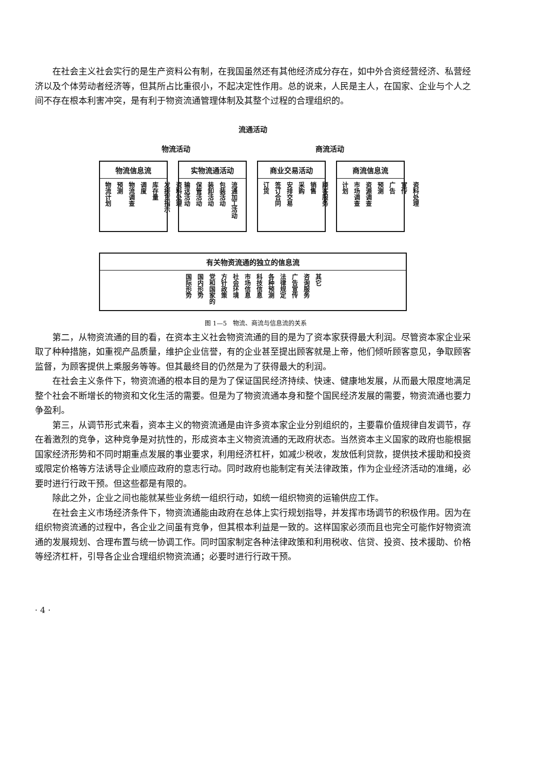在社会主义社会实行的是生产资料公有制，在我国虽然还有其他经济成分存在，如中外合资经营经济、私营经济以及个体劳动者经济等，但其所占比重很小，不起决定性作用。总的说来，人民是主人，在国家、企业与个人之间不存在根本利害冲突，是有利于物资流通管理体制及其整个过程的合理组织的。
流通活动
物流活动 商流活动
物流信息流
物流计划 预测 物流调查 调度 库存量 发接货指示 资料处理
实物流通活动
输送活动 保管活动 装卸活动 包装活动 流通加工活动
商业交易活动
订货 签订合同 安排交易 采购 销售 顾客服务
商流信息流
计划 市场调查 资源调查 预测 广告 宣传 资料处理
有关物资流通的独立的信息流
国际形势 国内形势 党和国家的 方针政策 社会环境 市场信息 科技信息 各种预测 法律规定 广告宣传 咨询服务 其它
图 1—5　物流、商流与信息流的关系
第二，从物资流通的目的看，在资本主义社会物资流通的目的是为了资本家获得最大利润。尽管资本家企业采取了种种措施，如重视产品质量，维护企业信誉，有的企业甚至提出顾客就是上帝，他们倾听顾客意见，争取顾客监督，为顾客提供上乘服务等等。但其最终目的仍然是为了获得最大的利润。
在社会主义条件下，物资流通的根本目的是为了保证国民经济持续、快速、健康地发展，从而最大限度地满足整个社会不断增长的物资和文化生活的需要。但是为了物资流通本身和整个国民经济发展的需要，物资流通也要力争盈利。
第三，从调节形式来看，资本主义的物资流通是由许多资本家企业分别组织的，主要靠价值规律自发调节，存在着激烈的竞争，这种竞争是对抗性的，形成资本主义物资流通的无政府状态。当然资本主义国家的政府也能根据国家经济形势和不同时期重点发展的事业要求，利用经济杠杆，如减少税收，发放低利贷款，提供技术援助和投资或限定价格等方法诱导企业顺应政府的意志行动。同时政府也能制定有关法律政策，作为企业经济活动的准绳，必要时进行行政干预。但这些都是有限的。
除此之外，企业之间也能就某些业务统一组织行动，如统一组织物资的运输供应工作。
在社会主义市场经济条件下，物资流通能由政府在总体上实行规划指导，并发挥市场调节的积极作用。因为在组织物资流通的过程中，各企业之间虽有竞争，但其根本利益是一致的。这样国家必须而且也完全可能作好物资流通的发展规划、合理布置与统一协调工作。同时国家制定各种法律政策和利用税收、信贷、投资、技术援助、价格等经济杠杆，引导各企业合理组织物资流通；必要时进行行政干预。
· 4 ·